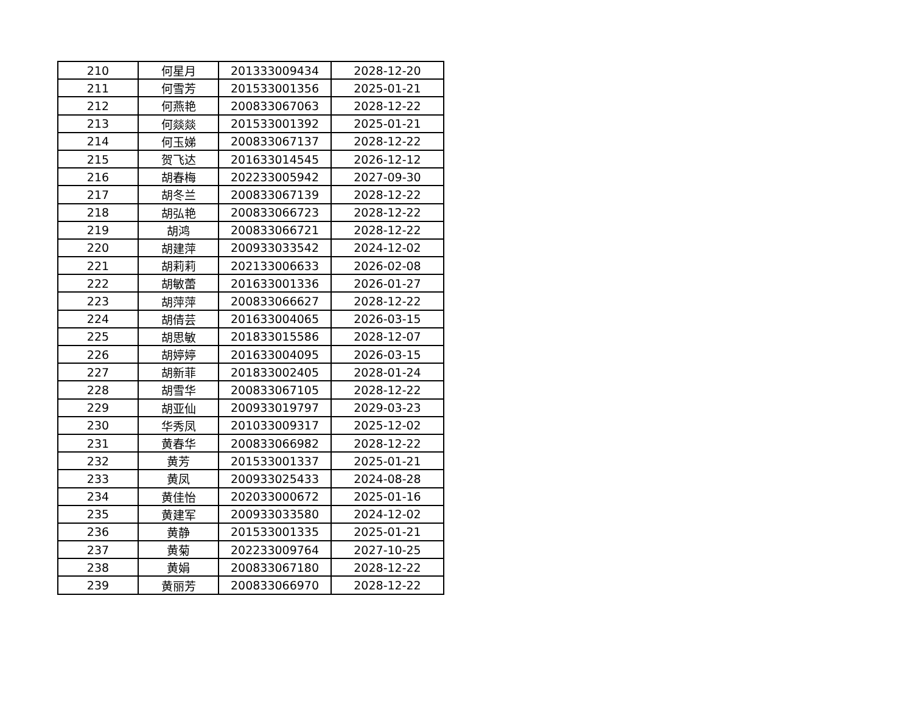| 210 | 何星月 | 201333009434 | 2028-12-20 |
| 211 | 何雪芳 | 201533001356 | 2025-01-21 |
| 212 | 何燕艳 | 200833067063 | 2028-12-22 |
| 213 | 何燚燚 | 201533001392 | 2025-01-21 |
| 214 | 何玉娣 | 200833067137 | 2028-12-22 |
| 215 | 贺飞达 | 201633014545 | 2026-12-12 |
| 216 | 胡春梅 | 202233005942 | 2027-09-30 |
| 217 | 胡冬兰 | 200833067139 | 2028-12-22 |
| 218 | 胡弘艳 | 200833066723 | 2028-12-22 |
| 219 | 胡鸿 | 200833066721 | 2028-12-22 |
| 220 | 胡建萍 | 200933033542 | 2024-12-02 |
| 221 | 胡莉莉 | 202133006633 | 2026-02-08 |
| 222 | 胡敏蕾 | 201633001336 | 2026-01-27 |
| 223 | 胡萍萍 | 200833066627 | 2028-12-22 |
| 224 | 胡倩芸 | 201633004065 | 2026-03-15 |
| 225 | 胡思敏 | 201833015586 | 2028-12-07 |
| 226 | 胡婷婷 | 201633004095 | 2026-03-15 |
| 227 | 胡新菲 | 201833002405 | 2028-01-24 |
| 228 | 胡雪华 | 200833067105 | 2028-12-22 |
| 229 | 胡亚仙 | 200933019797 | 2029-03-23 |
| 230 | 华秀凤 | 201033009317 | 2025-12-02 |
| 231 | 黄春华 | 200833066982 | 2028-12-22 |
| 232 | 黄芳 | 201533001337 | 2025-01-21 |
| 233 | 黄凤 | 200933025433 | 2024-08-28 |
| 234 | 黄佳怡 | 202033000672 | 2025-01-16 |
| 235 | 黄建军 | 200933033580 | 2024-12-02 |
| 236 | 黄静 | 201533001335 | 2025-01-21 |
| 237 | 黄菊 | 202233009764 | 2027-10-25 |
| 238 | 黄娟 | 200833067180 | 2028-12-22 |
| 239 | 黄丽芳 | 200833066970 | 2028-12-22 |